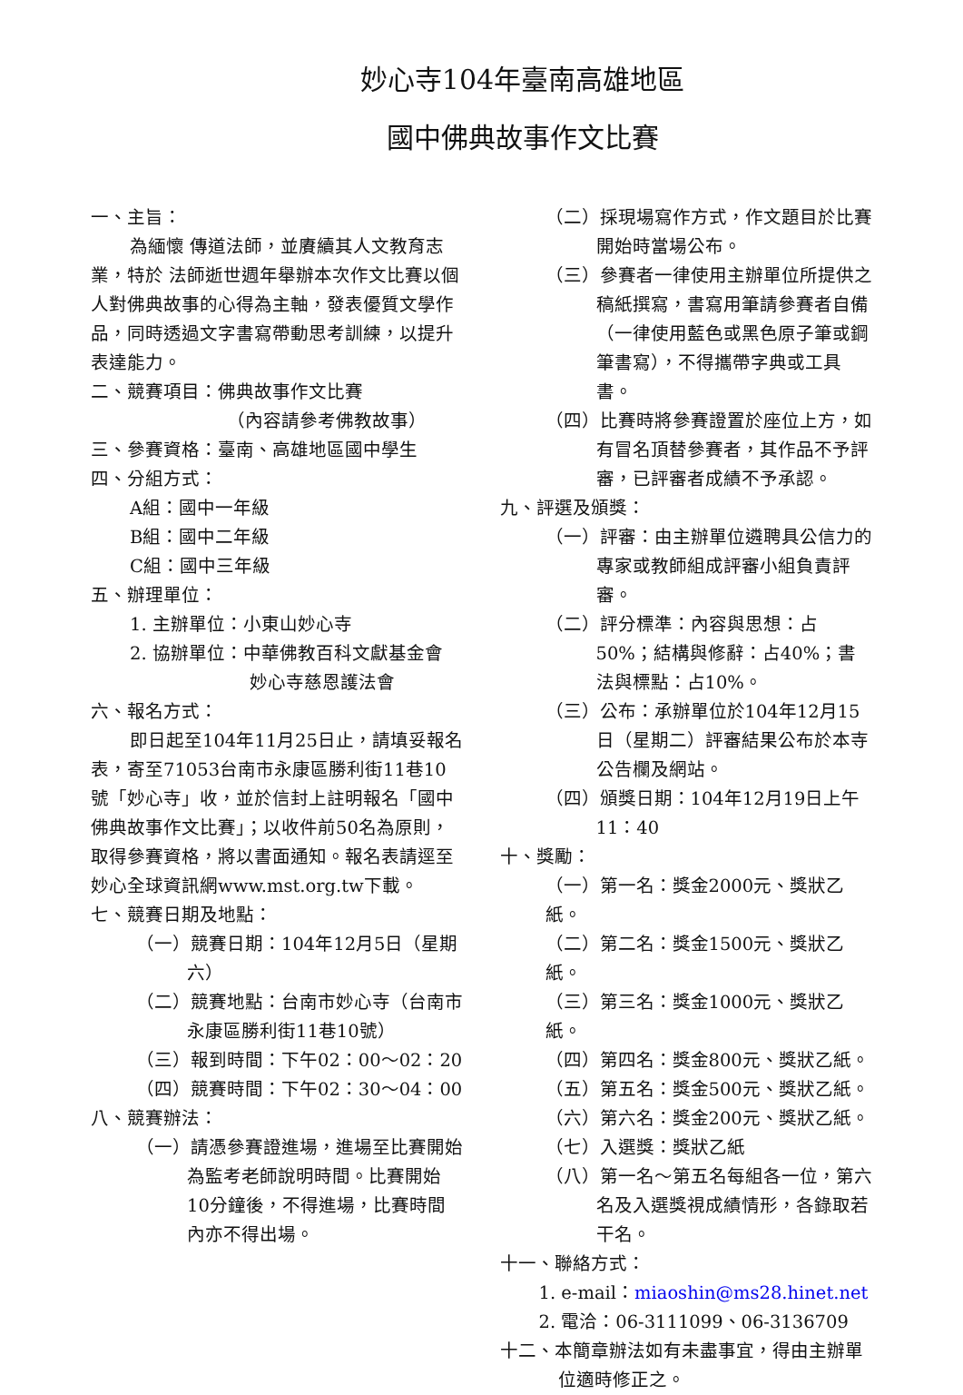妙心寺104年臺南高雄地區
國中佛典故事作文比賽
一、主旨：
為緬懷 傳道法師，並賡續其人文教育志業，特於 法師逝世週年舉辦本次作文比賽以個人對佛典故事的心得為主軸，發表優質文學作品，同時透過文字書寫帶動思考訓練，以提升表達能力。
二、競賽項目：佛典故事作文比賽
（內容請參考佛教故事）
三、參賽資格：臺南、高雄地區國中學生
四、分組方式：
A組：國中一年級
B組：國中二年級
C組：國中三年級
五、辦理單位：
1. 主辦單位：小東山妙心寺
2. 協辦單位：中華佛教百科文獻基金會
妙心寺慈恩護法會
六、報名方式：
即日起至104年11月25日止，請填妥報名表，寄至71053台南市永康區勝利街11巷10號「妙心寺」收，並於信封上註明報名「國中佛典故事作文比賽」；以收件前50名為原則，取得參賽資格，將以書面通知。報名表請逕至妙心全球資訊網www.mst.org.tw下載。
七、競賽日期及地點：
（一）競賽日期：104年12月5日（星期六）
（二）競賽地點：台南市妙心寺（台南市永康區勝利街11巷10號）
（三）報到時間：下午02：00～02：20
（四）競賽時間：下午02：30～04：00
八、競賽辦法：
（一）請憑參賽證進場，進場至比賽開始為監考老師說明時間。比賽開始10分鐘後，不得進場，比賽時間內亦不得出場。
（二）採現場寫作方式，作文題目於比賽開始時當場公布。
（三）參賽者一律使用主辦單位所提供之稿紙撰寫，書寫用筆請參賽者自備（一律使用藍色或黑色原子筆或鋼筆書寫），不得攜帶字典或工具書。
（四）比賽時將參賽證置於座位上方，如有冒名頂替參賽者，其作品不予評審，已評審者成績不予承認。
九、評選及頒獎：
（一）評審：由主辦單位遴聘具公信力的專家或教師組成評審小組負責評審。
（二）評分標準：內容與思想：占50%；結構與修辭：占40%；書法與標點：占10%。
（三）公布：承辦單位於104年12月15日（星期二）評審結果公布於本寺公告欄及網站。
（四）頒獎日期：104年12月19日上午11：40
十、獎勵：
（一）第一名：獎金2000元、獎狀乙紙。
（二）第二名：獎金1500元、獎狀乙紙。
（三）第三名：獎金1000元、獎狀乙紙。
（四）第四名：獎金800元、獎狀乙紙。
（五）第五名：獎金500元、獎狀乙紙。
（六）第六名：獎金200元、獎狀乙紙。
（七）入選獎：獎狀乙紙
（八）第一名～第五名每組各一位，第六名及入選獎視成績情形，各錄取若干名。
十一、聯絡方式：
1. e-mail：miaoshin@ms28.hinet.net
2. 電洽：06-3111099、06-3136709
十二、本簡章辦法如有未盡事宜，得由主辦單位適時修正之。